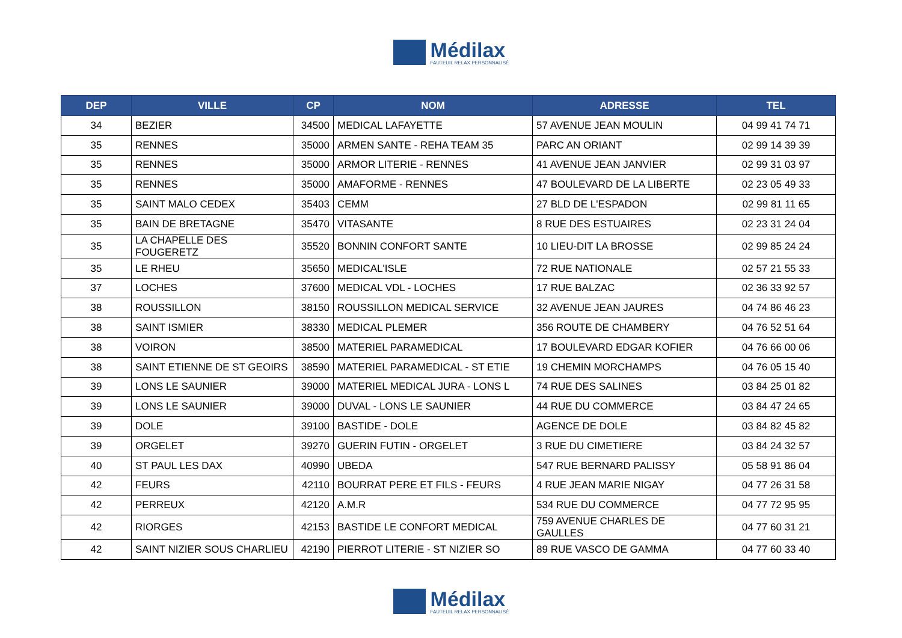Médilax
FAUTEUIL RELAX PERSONNALISÉ
| DEP | VILLE | CP | NOM | ADRESSE | TEL |
| --- | --- | --- | --- | --- | --- |
| 34 | BEZIER | 34500 | MEDICAL LAFAYETTE | 57 AVENUE JEAN MOULIN | 04 99 41 74 71 |
| 35 | RENNES | 35000 | ARMEN SANTE - REHA TEAM 35 | PARC AN ORIANT | 02 99 14 39 39 |
| 35 | RENNES | 35000 | ARMOR LITERIE - RENNES | 41 AVENUE JEAN JANVIER | 02 99 31 03 97 |
| 35 | RENNES | 35000 | AMAFORME - RENNES | 47 BOULEVARD DE LA LIBERTE | 02 23 05 49 33 |
| 35 | SAINT MALO CEDEX | 35403 | CEMM | 27 BLD DE L'ESPADON | 02 99 81 11 65 |
| 35 | BAIN DE BRETAGNE | 35470 | VITASANTE | 8 RUE DES ESTUAIRES | 02 23 31 24 04 |
| 35 | LA CHAPELLE DES FOUGERETZ | 35520 | BONNIN CONFORT SANTE | 10 LIEU-DIT LA BROSSE | 02 99 85 24 24 |
| 35 | LE RHEU | 35650 | MEDICAL'ISLE | 72 RUE NATIONALE | 02 57 21 55 33 |
| 37 | LOCHES | 37600 | MEDICAL VDL - LOCHES | 17 RUE BALZAC | 02 36 33 92 57 |
| 38 | ROUSSILLON | 38150 | ROUSSILLON MEDICAL SERVICE | 32 AVENUE JEAN JAURES | 04 74 86 46 23 |
| 38 | SAINT ISMIER | 38330 | MEDICAL PLEMER | 356 ROUTE DE CHAMBERY | 04 76 52 51 64 |
| 38 | VOIRON | 38500 | MATERIEL PARAMEDICAL | 17 BOULEVARD EDGAR KOFIER | 04 76 66 00 06 |
| 38 | SAINT ETIENNE DE ST GEOIRS | 38590 | MATERIEL PARAMEDICAL - ST ETIE | 19 CHEMIN MORCHAMPS | 04 76 05 15 40 |
| 39 | LONS LE SAUNIER | 39000 | MATERIEL MEDICAL JURA - LONS L | 74 RUE DES SALINES | 03 84 25 01 82 |
| 39 | LONS LE SAUNIER | 39000 | DUVAL - LONS LE SAUNIER | 44 RUE DU COMMERCE | 03 84 47 24 65 |
| 39 | DOLE | 39100 | BASTIDE - DOLE | AGENCE DE DOLE | 03 84 82 45 82 |
| 39 | ORGELET | 39270 | GUERIN FUTIN - ORGELET | 3 RUE DU CIMETIERE | 03 84 24 32 57 |
| 40 | ST PAUL LES DAX | 40990 | UBEDA | 547 RUE BERNARD PALISSY | 05 58 91 86 04 |
| 42 | FEURS | 42110 | BOURRAT PERE ET FILS - FEURS | 4 RUE JEAN MARIE NIGAY | 04 77 26 31 58 |
| 42 | PERREUX | 42120 | A.M.R | 534 RUE DU COMMERCE | 04 77 72 95 95 |
| 42 | RIORGES | 42153 | BASTIDE LE CONFORT MEDICAL | 759 AVENUE CHARLES DE GAULLES | 04 77 60 31 21 |
| 42 | SAINT NIZIER SOUS CHARLIEU | 42190 | PIERROT LITERIE - ST NIZIER SO | 89 RUE VASCO DE GAMMA | 04 77 60 33 40 |
Médilax
FAUTEUIL RELAX PERSONNALISÉ